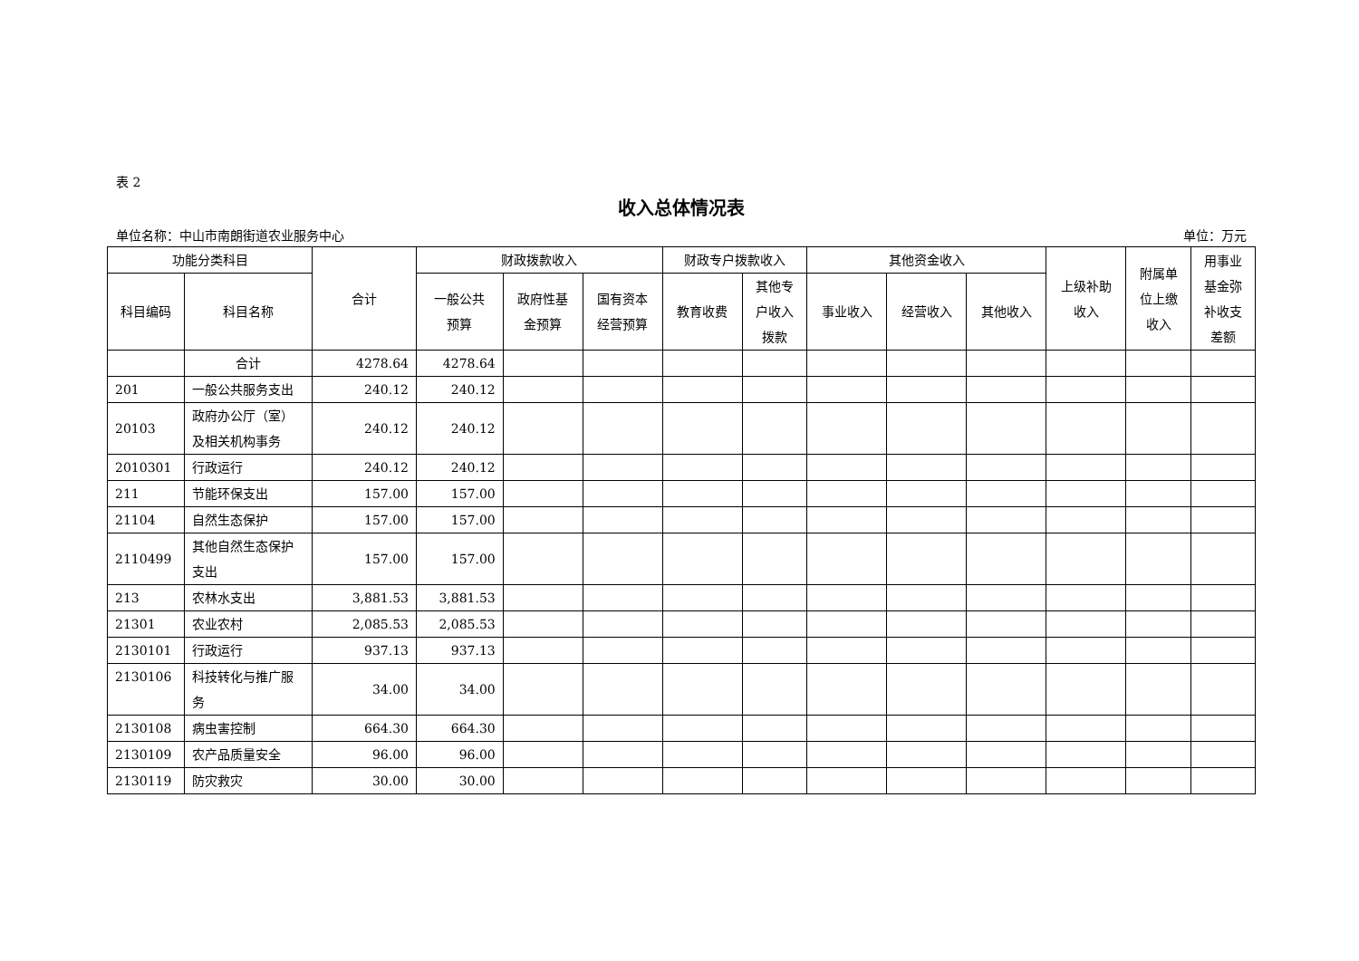表 2
收入总体情况表
单位名称：中山市南朗街道农业服务中心 单位：万元
| 功能分类科目 | | 合计 | 财政拨款收入 | | | 财政专户拨款收入 | | 其他资金收入 | | | 上级补助 收入 | 附属单 位上缴 收入 | 用事业 基金弥 补收支 差额 |
| --- | --- | --- | --- | --- | --- | --- | --- | --- | --- | --- | --- | --- | --- |
| 科目编码 | 科目名称 | | 一般公共 预算 | 政府性基 金预算 | 国有资本 经营预算 | 教育收费 | 其他专 户收入 拨款 | 事业收入 | 经营收入 | 其他收入 | | | |
| | 合计 | 4278.64 | 4278.64 | | | | | | | | | | |
| 201 | 一般公共服务支出 | 240.12 | 240.12 | | | | | | | | | | |
| 20103 | 政府办公厅（室）及相关机构事务 | 240.12 | 240.12 | | | | | | | | | | |
| 2010301 | 行政运行 | 240.12 | 240.12 | | | | | | | | | | |
| 211 | 节能环保支出 | 157.00 | 157.00 | | | | | | | | | | |
| 21104 | 自然生态保护 | 157.00 | 157.00 | | | | | | | | | | |
| 2110499 | 其他自然生态保护支出 | 157.00 | 157.00 | | | | | | | | | | |
| 213 | 农林水支出 | 3,881.53 | 3,881.53 | | | | | | | | | | |
| 21301 | 农业农村 | 2,085.53 | 2,085.53 | | | | | | | | | | |
| 2130101 | 行政运行 | 937.13 | 937.13 | | | | | | | | | | |
| 2130106 | 科技转化与推广服务 | 34.00 | 34.00 | | | | | | | | | | |
| 2130108 | 病虫害控制 | 664.30 | 664.30 | | | | | | | | | | |
| 2130109 | 农产品质量安全 | 96.00 | 96.00 | | | | | | | | | | |
| 2130119 | 防灾救灾 | 30.00 | 30.00 | | | | | | | | | | |